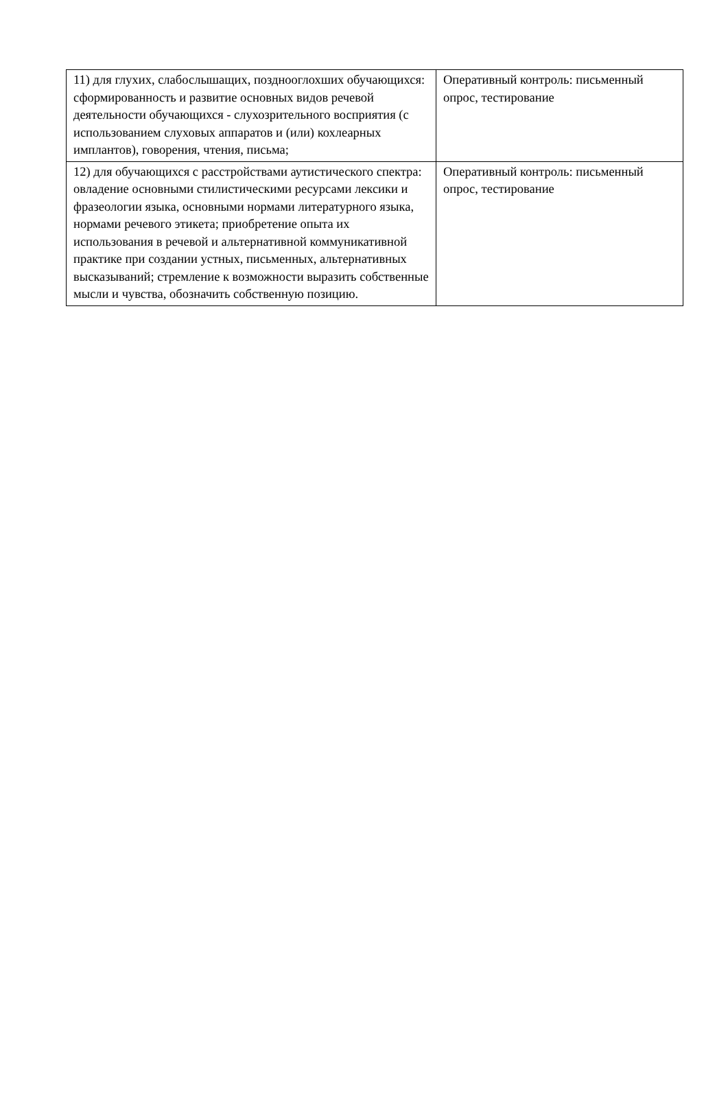| 11) для глухих, слабослышащих, позднооглохших обучающихся: сформированность и развитие основных видов речевой деятельности обучающихся - слухозрительного восприятия (с использованием слуховых аппаратов и (или) кохлеарных имплантов), говорения, чтения, письма; | Оперативный контроль: письменный опрос, тестирование |
| 12) для обучающихся с расстройствами аутистического спектра: овладение основными стилистическими ресурсами лексики и фразеологии языка, основными нормами литературного языка, нормами речевого этикета; приобретение опыта их использования в речевой и альтернативной коммуникативной практике при создании устных, письменных, альтернативных высказываний; стремление к возможности выразить собственные мысли и чувства, обозначить собственную позицию. | Оперативный контроль: письменный опрос, тестирование |